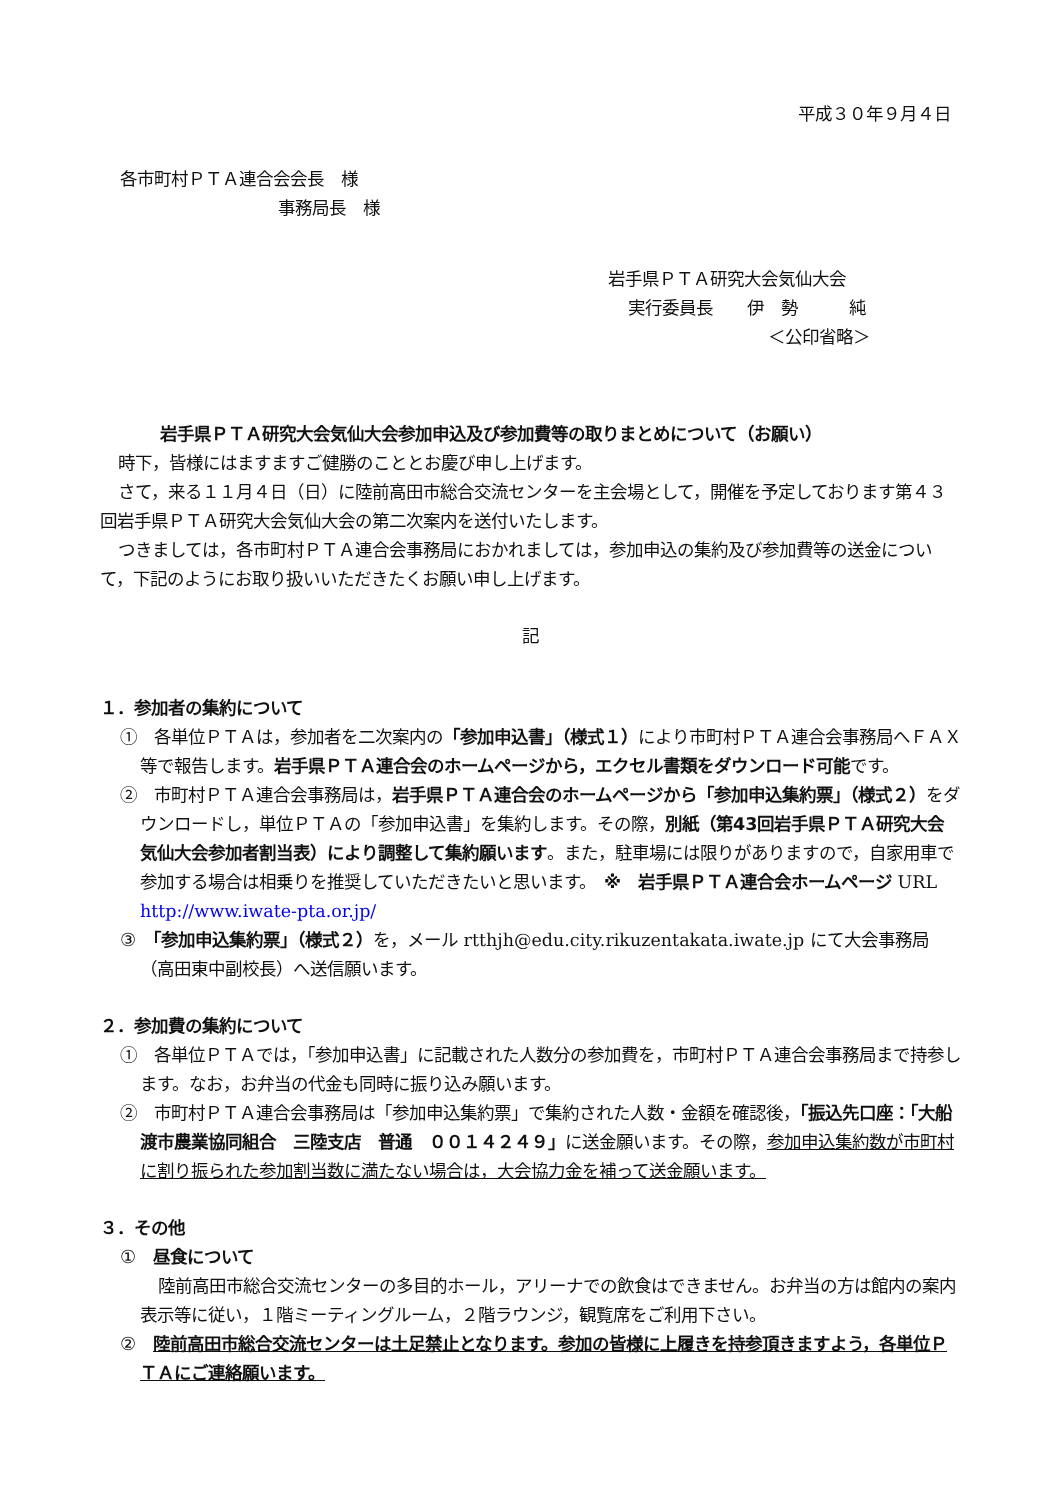平成３０年９月４日
各市町村ＰＴＡ連合会会長　様
事務局長　様
岩手県ＰＴＡ研究大会気仙大会
実行委員長　　伊　勢　　　純
＜公印省略＞
岩手県ＰＴＡ研究大会気仙大会参加申込及び参加費等の取りまとめについて（お願い）
時下，皆様にはますますご健勝のこととお慶び申し上げます。
さて，来る１１月４日（日）に陸前高田市総合交流センターを主会場として，開催を予定しております第４３回岩手県ＰＴＡ研究大会気仙大会の第二次案内を送付いたします。
つきましては，各市町村ＰＴＡ連合会事務局におかれましては，参加申込の集約及び参加費等の送金について，下記のようにお取り扱いいただきたくお願い申し上げます。
記
１．参加者の集約について
①　各単位ＰＴＡは，参加者を二次案内の「参加申込書」（様式１）により市町村ＰＴＡ連合会事務局へＦＡＸ等で報告します。岩手県ＰＴＡ連合会のホームページから，エクセル書類をダウンロード可能です。
②　市町村ＰＴＡ連合会事務局は，岩手県ＰＴＡ連合会のホームページから「参加申込集約票」（様式２）をダウンロードし，単位ＰＴＡの「参加申込書」を集約します。その際，別紙（第43回岩手県ＰＴＡ研究大会気仙大会参加者割当表）により調整して集約願います。また，駐車場には限りがありますので，自家用車で参加する場合は相乗りを推奨していただきたいと思います。　※　岩手県ＰＴＡ連合会ホームページ URL http://www.iwate-pta.or.jp/
③　「参加申込集約票」（様式２）を，メール rtthjh@edu.city.rikuzentakata.iwate.jp にて大会事務局（高田東中副校長）へ送信願います。
２．参加費の集約について
①　各単位ＰＴＡでは，「参加申込書」に記載された人数分の参加費を，市町村ＰＴＡ連合会事務局まで持参します。なお，お弁当の代金も同時に振り込み願います。
②　市町村ＰＴＡ連合会事務局は「参加申込集約票」で集約された人数・金額を確認後，「振込先口座：「大船渡市農業協同組合　三陸支店　普通　００１４２４９」に送金願います。その際，参加申込集約数が市町村に割り振られた参加割当数に満たない場合は，大会協力金を補って送金願います。
３．その他
①　昼食について
陸前高田市総合交流センターの多目的ホール，アリーナでの飲食はできません。お弁当の方は館内の案内表示等に従い，１階ミーティングルーム，２階ラウンジ，観覧席をご利用下さい。
②　陸前高田市総合交流センターは土足禁止となります。参加の皆様に上履きを持参頂きますよう，各単位ＰＴＡにご連絡願います。